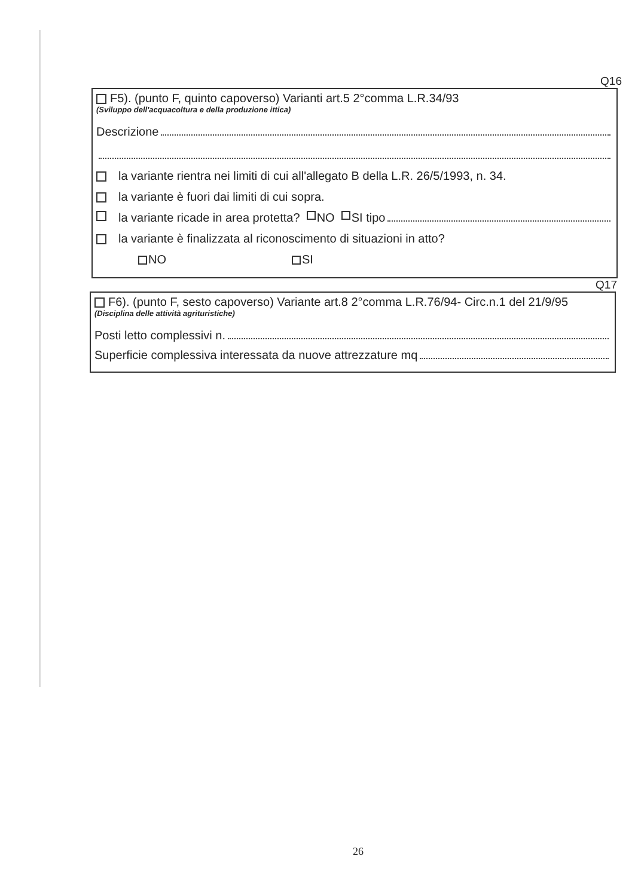Q16
F5). (punto F, quinto capoverso) Varianti art.5 2°comma L.R.34/93
(Sviluppo dell'acquacoltura e della produzione ittica)
Descrizione
la variante rientra nei limiti di cui all'allegato B della L.R. 26/5/1993, n. 34.
la variante è fuori dai limiti di cui sopra.
la variante ricade in area protetta? NO SI tipo
la variante è finalizzata al riconoscimento di situazioni in atto?
NO SI
Q17
F6). (punto F, sesto capoverso) Variante art.8 2°comma L.R.76/94- Circ.n.1 del 21/9/95
(Disciplina delle attività agrituristiche)
Posti letto complessivi n.
Superficie complessiva interessata da nuove attrezzature mq
26